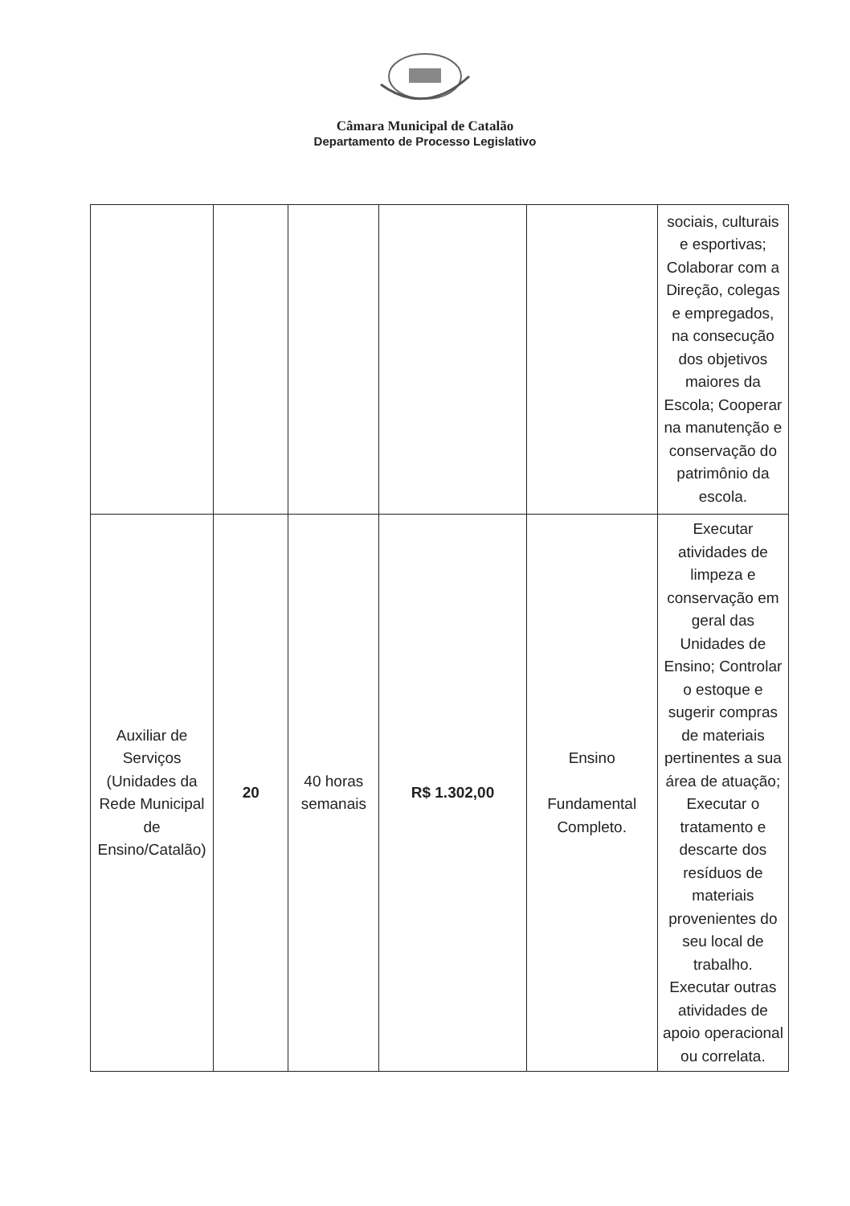Câmara Municipal de Catalão
Departamento de Processo Legislativo
| | | | | | sociais, culturais e esportivas; Colaborar com a Direção, colegas e empregados, na consecução dos objetivos maiores da Escola; Cooperar na manutenção e conservação do patrimônio da escola. |
| Auxiliar de Serviços (Unidades da Rede Municipal de Ensino/Catalão) | 20 | 40 horas semanais | R$ 1.302,00 | Ensino Fundamental Completo. | Executar atividades de limpeza e conservação em geral das Unidades de Ensino; Controlar o estoque e sugerir compras de materiais pertinentes a sua área de atuação; Executar o tratamento e descarte dos resíduos de materiais provenientes do seu local de trabalho. Executar outras atividades de apoio operacional ou correlata. |